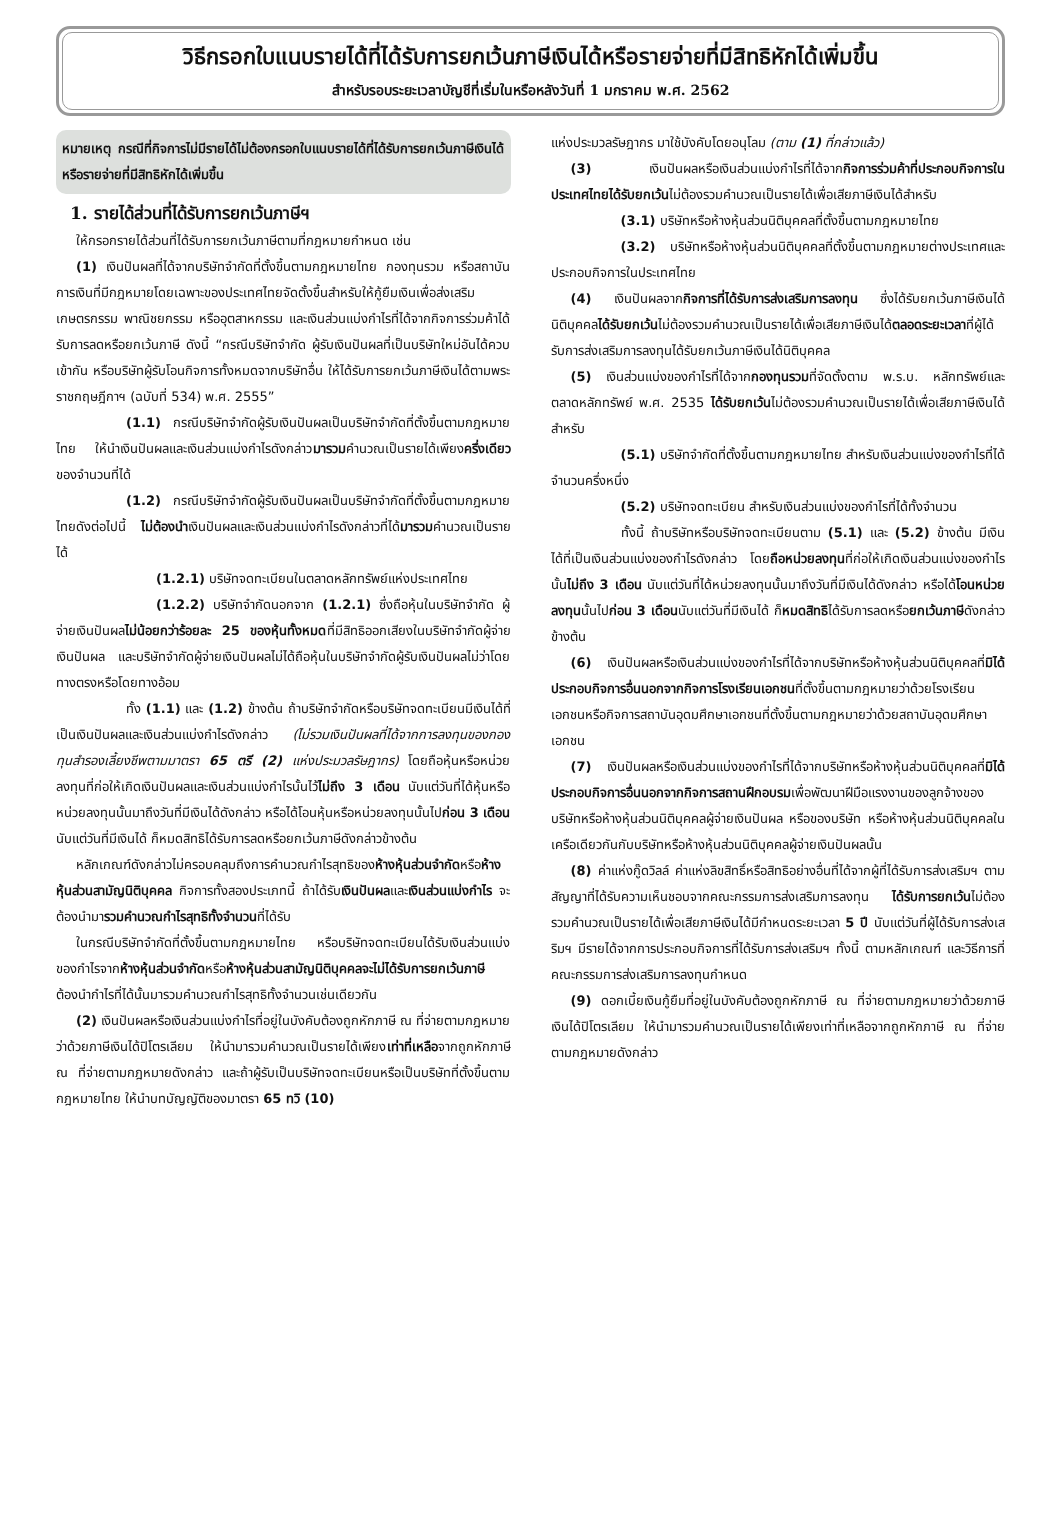วิธีกรอกใบแนบรายได้ที่ได้รับการยกเว้นภาษีเงินได้หรือรายจ่ายที่มีสิทธิหักได้เพิ่มขึ้น
สำหรับรอบระยะเวลาบัญชีที่เริ่มในหรือหลังวันที่ 1 มกราคม พ.ศ. 2562
หมายเหตุ กรณีที่กิจการไม่มีรายได้ไม่ต้องกรอกใบแนบรายได้ที่ได้รับการยกเว้นภาษีเงินได้หรือรายจ่ายที่มีสิทธิหักได้เพิ่มขึ้น
1. รายได้ส่วนที่ได้รับการยกเว้นภาษีฯ
ให้กรอกรายได้ส่วนที่ได้รับการยกเว้นภาษีตามที่กฎหมายกำหนด เช่น
(1) เงินปันผลที่ได้จากบริษัทจำกัดที่ตั้งขึ้นตามกฎหมายไทย กองทุนรวม หรือสถาบันการเงินที่มีกฎหมายโดยเฉพาะของประเทศไทยจัดตั้งขึ้นสำหรับให้กู้ยืมเงินเพื่อส่งเสริมเกษตรกรรม พาณิชยกรรม หรืออุตสาหกรรม และเงินส่วนแบ่งกำไรที่ได้จากกิจการร่วมค้าได้รับการลดหรือยกเว้นภาษี ดังนี้ “กรณีบริษัทจำกัด ผู้รับเงินปันผลที่เป็นบริษัทใหม่อันได้ควบเข้ากัน หรือบริษัทผู้รับโอนกิจการทั้งหมดจากบริษัทอื่น ให้ได้รับการยกเว้นภาษีเงินได้ตามพระราชกฤษฎีกาฯ (ฉบับที่ 534) พ.ศ. 2555”
(1.1) กรณีบริษัทจำกัดผู้รับเงินปันผลเป็นบริษัทจำกัดที่ตั้งขึ้นตามกฎหมายไทย ให้นำเงินปันผลและเงินส่วนแบ่งกำไรดังกล่าวมารวมคำนวณเป็นรายได้เพียงครึ่งเดียวของจำนวนที่ได้
(1.2) กรณีบริษัทจำกัดผู้รับเงินปันผลเป็นบริษัทจำกัดที่ตั้งขึ้นตามกฎหมายไทยดังต่อไปนี้ ไม่ต้องนำเงินปันผลและเงินส่วนแบ่งกำไรดังกล่าวที่ได้มารวมคำนวณเป็นรายได้
(1.2.1) บริษัทจดทะเบียนในตลาดหลักทรัพย์แห่งประเทศไทย
(1.2.2) บริษัทจำกัดนอกจาก (1.2.1) ซึ่งถือหุ้นในบริษัทจำกัด ผู้จ่ายเงินปันผลไม่น้อยกว่าร้อยละ 25 ของหุ้นทั้งหมดที่มีสิทธิออกเสียงในบริษัทจำกัดผู้จ่ายเงินปันผล และบริษัทจำกัดผู้จ่ายเงินปันผลไม่ได้ถือหุ้นในบริษัทจำกัดผู้รับเงินปันผลไม่ว่าโดยทางตรงหรือโดยทางอ้อม
ทั้ง (1.1) และ (1.2) ข้างต้น ถ้าบริษัทจำกัดหรือบริษัทจดทะเบียนมีเงินได้ที่เป็นเงินปันผลและเงินส่วนแบ่งกำไรดังกล่าว (ไม่รวมเงินปันผลที่ได้จากการลงทุนของกองทุนสำรองเลี้ยงชีพตามมาตรา 65 ตรี (2) แห่งประมวลรัษฎากร) โดยถือหุ้นหรือหน่วยลงทุนที่ก่อให้เกิดเงินปันผลและเงินส่วนแบ่งกำไรนั้นไว้ไม่ถึง 3 เดือน นับแต่วันที่ได้หุ้นหรือหน่วยลงทุนนั้นมาถึงวันที่มีเงินได้ดังกล่าว หรือได้โอนหุ้นหรือหน่วยลงทุนนั้นไปก่อน 3 เดือน นับแต่วันที่มีเงินได้ ก็หมดสิทธิได้รับการลดหรือยกเว้นภาษีดังกล่าวข้างต้น
หลักเกณฑ์ดังกล่าวไม่ครอบคลุมถึงการคำนวณกำไรสุทธิของห้างหุ้นส่วนจำกัดหรือห้างหุ้นส่วนสามัญนิติบุคคล กิจการทั้งสองประเภทนี้ ถ้าได้รับเงินปันผลและเงินส่วนแบ่งกำไร จะต้องนำมารวมคำนวณกำไรสุทธิทั้งจำนวนที่ได้รับ
ในกรณีบริษัทจำกัดที่ตั้งขึ้นตามกฎหมายไทย หรือบริษัทจดทะเบียนได้รับเงินส่วนแบ่งของกำไรจากห้างหุ้นส่วนจำกัดหรือห้างหุ้นส่วนสามัญนิติบุคคลจะไม่ได้รับการยกเว้นภาษี ต้องนำกำไรที่ได้นั้นมารวมคำนวณกำไรสุทธิทั้งจำนวนเช่นเดียวกัน
(2) เงินปันผลหรือเงินส่วนแบ่งกำไรที่อยู่ในบังคับต้องถูกหักภาษี ณ ที่จ่ายตามกฎหมายว่าด้วยภาษีเงินได้ปิโตรเลียม ให้นำมารวมคำนวณเป็นรายได้เพียงเท่าที่เหลือจากถูกหักภาษี ณ ที่จ่ายตามกฎหมายดังกล่าว และถ้าผู้รับเป็นบริษัทจดทะเบียนหรือเป็นบริษัทที่ตั้งขึ้นตามกฎหมายไทย ให้นำบทบัญญัติของมาตรา 65 ทวิ (10)
แห่งประมวลรัษฎากร มาใช้บังคับโดยอนุโลม (ตาม (1) ที่กล่าวแล้ว)
(3) เงินปันผลหรือเงินส่วนแบ่งกำไรที่ได้จากกิจการร่วมค้าที่ประกอบกิจการในประเทศไทยได้รับยกเว้นไม่ต้องรวมคำนวณเป็นรายได้เพื่อเสียภาษีเงินได้สำหรับ
(3.1) บริษัทหรือห้างหุ้นส่วนนิติบุคคลที่ตั้งขึ้นตามกฎหมายไทย
(3.2) บริษัทหรือห้างหุ้นส่วนนิติบุคคลที่ตั้งขึ้นตามกฎหมายต่างประเทศและประกอบกิจการในประเทศไทย
(4) เงินปันผลจากกิจการที่ได้รับการส่งเสริมการลงทุน ซึ่งได้รับยกเว้นภาษีเงินได้นิติบุคคลได้รับยกเว้นไม่ต้องรวมคำนวณเป็นรายได้เพื่อเสียภาษีเงินได้ตลอดระยะเวลาที่ผู้ได้รับการส่งเสริมการลงทุนได้รับยกเว้นภาษีเงินได้นิติบุคคล
(5) เงินส่วนแบ่งของกำไรที่ได้จากกองทุนรวมที่จัดตั้งตาม พ.ร.บ. หลักทรัพย์และตลาดหลักทรัพย์ พ.ศ. 2535 ได้รับยกเว้นไม่ต้องรวมคำนวณเป็นรายได้เพื่อเสียภาษีเงินได้สำหรับ
(5.1) บริษัทจำกัดที่ตั้งขึ้นตามกฎหมายไทย สำหรับเงินส่วนแบ่งของกำไรที่ได้จำนวนครึ่งหนึ่ง
(5.2) บริษัทจดทะเบียน สำหรับเงินส่วนแบ่งของกำไรที่ได้ทั้งจำนวน
ทั้งนี้ ถ้าบริษัทหรือบริษัทจดทะเบียนตาม (5.1) และ (5.2) ข้างต้น มีเงินได้ที่เป็นเงินส่วนแบ่งของกำไรดังกล่าว โดยถือหน่วยลงทุนที่ก่อให้เกิดเงินส่วนแบ่งของกำไรนั้นไม่ถึง 3 เดือน นับแต่วันที่ได้หน่วยลงทุนนั้นมาถึงวันที่มีเงินได้ดังกล่าว หรือได้โอนหน่วยลงทุนนั้นไปก่อน 3 เดือนนับแต่วันที่มีเงินได้ ก็หมดสิทธิได้รับการลดหรือยกเว้นภาษีดังกล่าวข้างต้น
(6) เงินปันผลหรือเงินส่วนแบ่งของกำไรที่ได้จากบริษัทหรือห้างหุ้นส่วนนิติบุคคลที่มิได้ประกอบกิจการอื่นนอกจากกิจการโรงเรียนเอกชนที่ตั้งขึ้นตามกฎหมายว่าด้วยโรงเรียนเอกชนหรือกิจการสถาบันอุดมศึกษาเอกชนที่ตั้งขึ้นตามกฎหมายว่าด้วยสถาบันอุดมศึกษาเอกชน
(7) เงินปันผลหรือเงินส่วนแบ่งของกำไรที่ได้จากบริษัทหรือห้างหุ้นส่วนนิติบุคคลที่มิได้ประกอบกิจการอื่นนอกจากกิจการสถานฝึกอบรมเพื่อพัฒนาฝีมือแรงงานของลูกจ้างของบริษัทหรือห้างหุ้นส่วนนิติบุคคลผู้จ่ายเงินปันผล หรือของบริษัท หรือห้างหุ้นส่วนนิติบุคคลในเครือเดียวกันกับบริษัทหรือห้างหุ้นส่วนนิติบุคคลผู้จ่ายเงินปันผลนั้น
(8) ค่าแห่งกู๊ดวิลล์ ค่าแห่งลิขสิทธิ์หรือสิทธิอย่างอื่นที่ได้จากผู้ที่ได้รับการส่งเสริมฯ ตามสัญญาที่ได้รับความเห็นชอบจากคณะกรรมการส่งเสริมการลงทุน ได้รับการยกเว้นไม่ต้องรวมคำนวณเป็นรายได้เพื่อเสียภาษีเงินได้มีกำหนดระยะเวลา 5 ปี นับแต่วันที่ผู้ได้รับการส่งเสริมฯ มีรายได้จากการประกอบกิจการที่ได้รับการส่งเสริมฯ ทั้งนี้ ตามหลักเกณฑ์ และวิธีการที่คณะกรรมการส่งเสริมการลงทุนกำหนด
(9) ดอกเบี้ยเงินกู้ยืมที่อยู่ในบังคับต้องถูกหักภาษี ณ ที่จ่ายตามกฎหมายว่าด้วยภาษีเงินได้ปิโตรเลียม ให้นำมารวมคำนวณเป็นรายได้เพียงเท่าที่เหลือจากถูกหักภาษี ณ ที่จ่าย ตามกฎหมายดังกล่าว